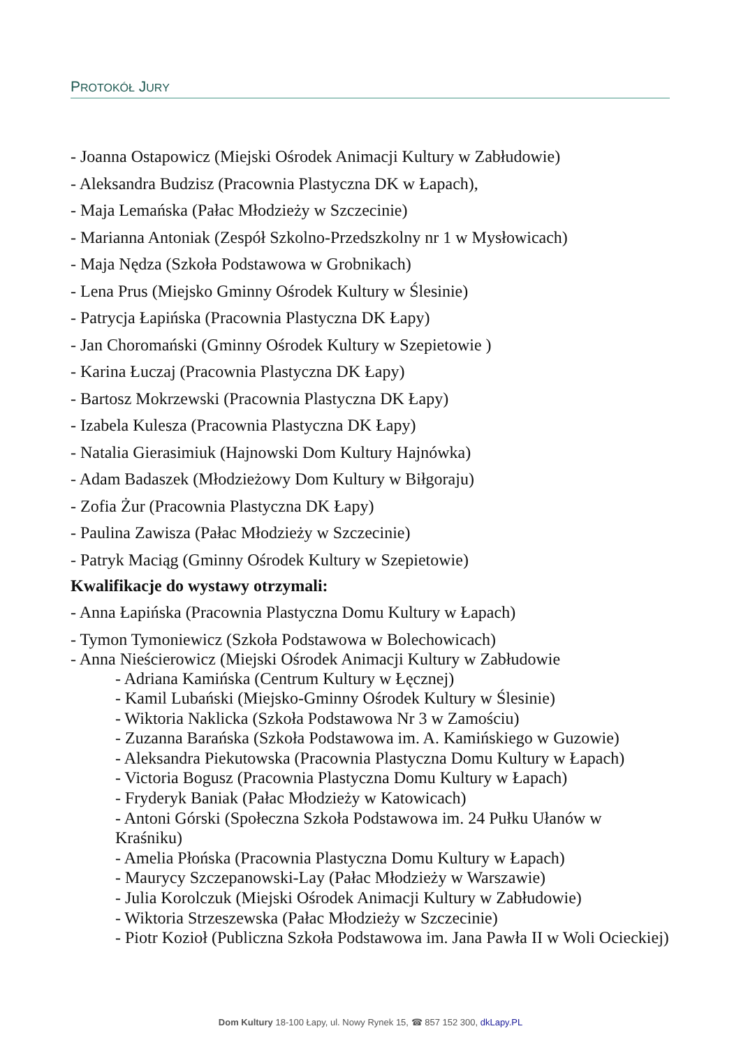PROTOKÓŁ JURY
- Joanna Ostapowicz (Miejski Ośrodek Animacji Kultury w Zabłudowie)
- Aleksandra Budzisz (Pracownia Plastyczna DK w Łapach),
- Maja Lemańska (Pałac Młodzieży w Szczecinie)
- Marianna Antoniak (Zespół Szkolno-Przedszkolny nr 1 w Mysłowicach)
- Maja Nędza (Szkoła Podstawowa w Grobnikach)
- Lena Prus (Miejsko Gminny Ośrodek Kultury w Ślesinie)
- Patrycja Łapińska (Pracownia Plastyczna DK Łapy)
- Jan Choromański (Gminny Ośrodek Kultury w Szepietowie )
- Karina Łuczaj (Pracownia Plastyczna DK Łapy)
- Bartosz Mokrzewski (Pracownia Plastyczna DK Łapy)
- Izabela Kulesza (Pracownia Plastyczna DK Łapy)
- Natalia Gierasimiuk (Hajnowski Dom Kultury Hajnówka)
- Adam Badaszek (Młodzieżowy Dom Kultury w Biłgoraju)
- Zofia Żur (Pracownia Plastyczna DK Łapy)
- Paulina Zawisza (Pałac Młodzieży w Szczecinie)
- Patryk Maciąg (Gminny Ośrodek Kultury w Szepietowie)
Kwalifikacje do wystawy otrzymali:
- Anna Łapińska (Pracownia Plastyczna Domu Kultury w Łapach)
- Tymon Tymoniewicz (Szkoła Podstawowa w Bolechowicach)
- Anna Nieścierowicz (Miejski Ośrodek Animacji Kultury w Zabłudowie
- Adriana Kamińska (Centrum Kultury w Łęcznej)
- Kamil Lubański (Miejsko-Gminny Ośrodek Kultury w Ślesinie)
- Wiktoria Naklicka (Szkoła Podstawowa Nr 3 w Zamościu)
- Zuzanna Barańska (Szkoła Podstawowa im. A. Kamińskiego w Guzowie)
- Aleksandra Piekutowska (Pracownia Plastyczna Domu Kultury w Łapach)
- Victoria Bogusz (Pracownia Plastyczna Domu Kultury w Łapach)
- Fryderyk Baniak (Pałac Młodzieży w Katowicach)
- Antoni Górski (Społeczna Szkoła Podstawowa im. 24 Pułku Ułanów w Kraśniku)
- Amelia Płońska (Pracownia Plastyczna Domu Kultury w Łapach)
- Maurycy Szczepanowski-Lay (Pałac Młodzieży w Warszawie)
- Julia Korolczuk (Miejski Ośrodek Animacji Kultury w Zabłudowie)
- Wiktoria Strzeszewska (Pałac Młodzieży w Szczecinie)
- Piotr Kozioł (Publiczna Szkoła Podstawowa im. Jana Pawła II w Woli Ocieckiej)
Dom Kultury 18-100 Łapy, ul. Nowy Rynek 15, ☎ 857 152 300, dkLapy.PL